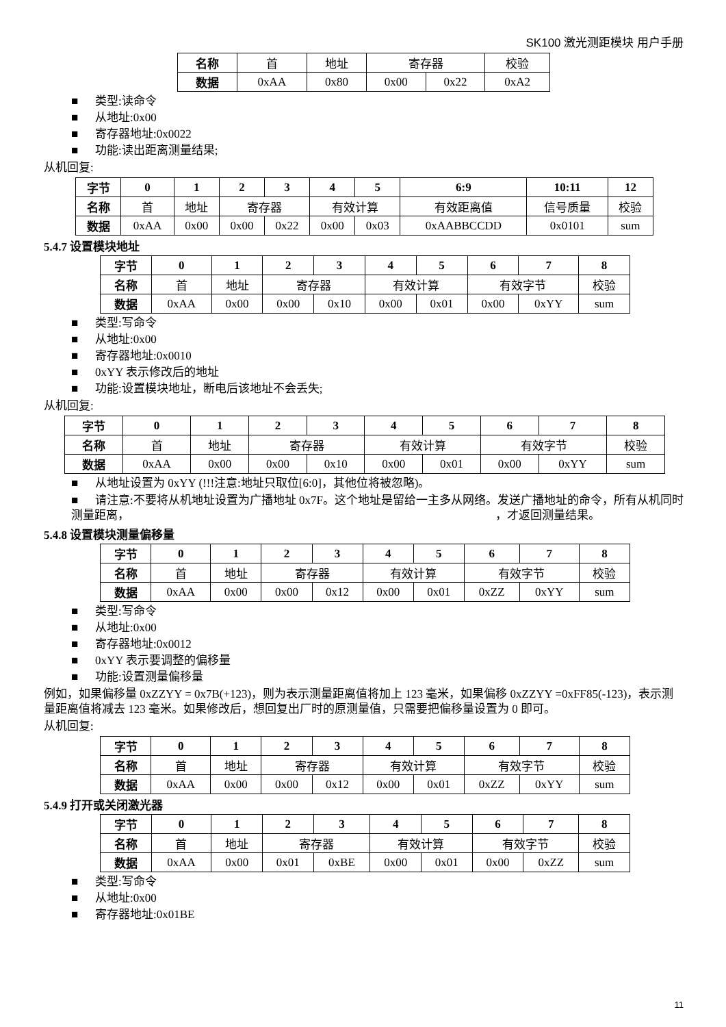SK100 激光测距模块 用户手册
| 名称 | 首 | 地址 | 寄存器 | | 校验 |
| 数据 | 0xAA | 0x80 | 0x00 | 0x22 | 0xA2 |
■ 类型:读命令
■ 从地址:0x00
■ 寄存器地址:0x0022
■ 功能:读出距离测量结果;
从机回复:
| 字节 | 0 | 1 | 2 | 3 | 4 | 5 | 6:9 | 10:11 | 12 |
| --- | --- | --- | --- | --- | --- | --- | --- | --- | --- |
| 名称 | 首 | 地址 | 寄存器 | | 有效计算 | | 有效距离值 | 信号质量 | 校验 |
| 数据 | 0xAA | 0x00 | 0x00 | 0x22 | 0x00 | 0x03 | 0xAABBCCDD | 0x0101 | sum |
5.4.7 设置模块地址
| 字节 | 0 | 1 | 2 | 3 | 4 | 5 | 6 | 7 | 8 |
| --- | --- | --- | --- | --- | --- | --- | --- | --- | --- |
| 名称 | 首 | 地址 | 寄存器 | | 有效计算 | | 有效字节 | | 校验 |
| 数据 | 0xAA | 0x00 | 0x00 | 0x10 | 0x00 | 0x01 | 0x00 | 0xYY | sum |
■ 类型:写命令
■ 从地址:0x00
■ 寄存器地址:0x0010
■ 0xYY 表示修改后的地址
■ 功能:设置模块地址，断电后该地址不会丢失;
从机回复:
| 字节 | 0 | 1 | 2 | 3 | 4 | 5 | 6 | 7 | 8 |
| --- | --- | --- | --- | --- | --- | --- | --- | --- | --- |
| 名称 | 首 | 地址 | 寄存器 | | 有效计算 | | 有效字节 | | 校验 |
| 数据 | 0xAA | 0x00 | 0x00 | 0x10 | 0x00 | 0x01 | 0x00 | 0xYY | sum |
■ 从地址设置为 0xYY (!!!注意:地址只取位[6:0]，其他位将被忽略)。
■ 请注意:不要将从机地址设置为广播地址 0x7F。这个地址是留给一主多从网络。发送广播地址的命令，所有从机同时测量距离， ，才返回测量结果。
5.4.8 设置模块测量偏移量
| 字节 | 0 | 1 | 2 | 3 | 4 | 5 | 6 | 7 | 8 |
| --- | --- | --- | --- | --- | --- | --- | --- | --- | --- |
| 名称 | 首 | 地址 | 寄存器 | | 有效计算 | | 有效字节 | | 校验 |
| 数据 | 0xAA | 0x00 | 0x00 | 0x12 | 0x00 | 0x01 | 0xZZ | 0xYY | sum |
■ 类型:写命令
■ 从地址:0x00
■ 寄存器地址:0x0012
■ 0xYY 表示要调整的偏移量
■ 功能:设置测量偏移量
例如，如果偏移量 0xZZYY = 0x7B(+123)，则为表示测量距离值将加上 123 毫米，如果偏移 0xZZYY =0xFF85(-123)，表示测量距离值将减去 123 毫米。如果修改后，想回复出厂时的原测量值，只需要把偏移量设置为 0 即可。
从机回复:
| 字节 | 0 | 1 | 2 | 3 | 4 | 5 | 6 | 7 | 8 |
| --- | --- | --- | --- | --- | --- | --- | --- | --- | --- |
| 名称 | 首 | 地址 | 寄存器 | | 有效计算 | | 有效字节 | | 校验 |
| 数据 | 0xAA | 0x00 | 0x00 | 0x12 | 0x00 | 0x01 | 0xZZ | 0xYY | sum |
5.4.9 打开或关闭激光器
| 字节 | 0 | 1 | 2 | 3 | 4 | 5 | 6 | 7 | 8 |
| --- | --- | --- | --- | --- | --- | --- | --- | --- | --- |
| 名称 | 首 | 地址 | 寄存器 | | 有效计算 | | 有效字节 | | 校验 |
| 数据 | 0xAA | 0x00 | 0x01 | 0xBE | 0x00 | 0x01 | 0x00 | 0xZZ | sum |
■ 类型:写命令
■ 从地址:0x00
■ 寄存器地址:0x01BE
11